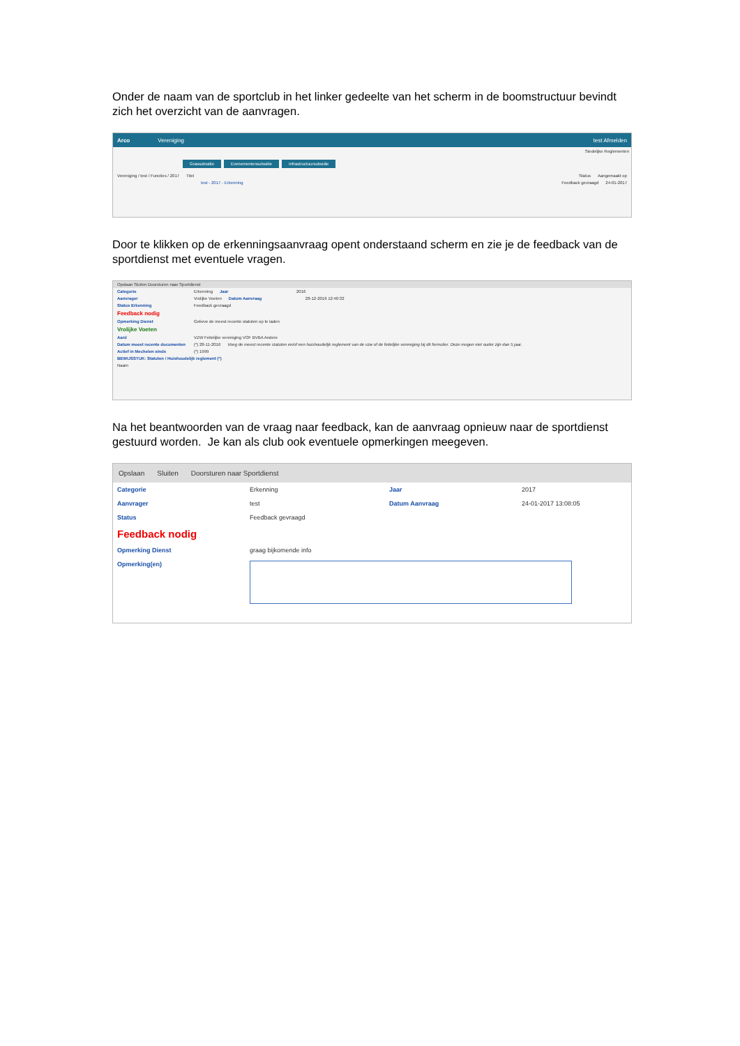Onder de naam van de sportclub in het linker gedeelte van het scherm in de boomstructuur bevindt zich het overzicht van de aanvragen.
Arco Vereniging test Afmelden
Stedelijke Reglementen
Grassubsidie Evenementensubsidie Infrastructuursubsidie
Vereniging / test / Functies / 2017 Titel Status Aangemaakt op
test - 2017 - Erkenning Feedback gevraagd 24-01-2017
Door te klikken op de erkenningsaanvraag opent onderstaand scherm en zie je de feedback van de sportdienst met eventuele vragen.
Opslaan Sluiten Doorsturen naar Sportdienst
Categorie Erkenning Jaar 2016
Aanvrager Vrolijke Voeten Datum Aanvraag 28-12-2016 12:40:32
Status Erkenning Feedback gevraagd
Feedback nodig
Opmerking Dienst Gelieve de meest recente statuten op te laden
Vrolijke Voeten
Aard VZW Feitelijke vereniging VOF BVBA Andere
Datum meest recente documenten (*) 28-11-2016 Voeg de meest recente statuten en/of een huishoudelijk reglement van de vzw of de feitelijke vereniging bij dit formulier. Deze mogen niet ouder zijn dan 5 jaar.
Actief in Mechelen sinds (*) 1999
BEWIJSSTUK: Statuten / Huishoudelijk reglement (*)
Naam
Na het beantwoorden van de vraag naar feedback, kan de aanvraag opnieuw naar de sportdienst gestuurd worden. Je kan als club ook eventuele opmerkingen meegeven.
Opslaan Sluiten Doorsturen naar Sportdienst
Categorie Erkenning Jaar 2017
Aanvrager test Datum Aanvraag 24-01-2017 13:08:05
Status Feedback gevraagd
Feedback nodig
Opmerking Dienst graag bijkomende info
Opmerking(en)